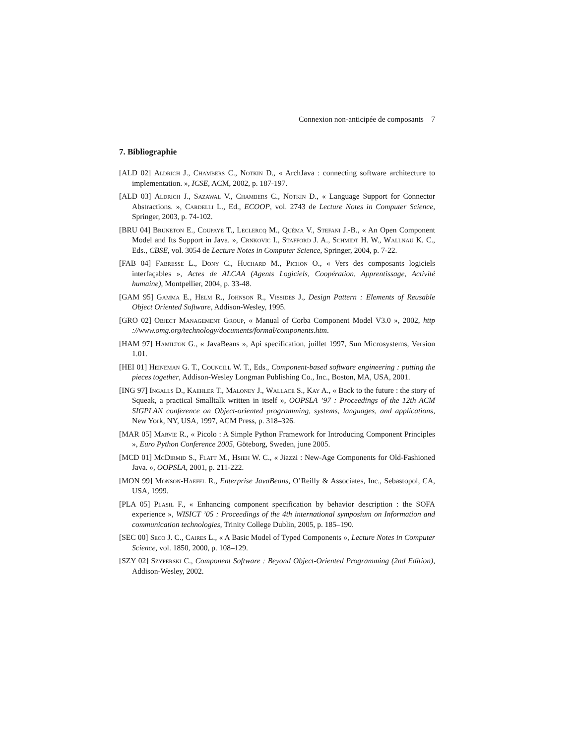Connexion non-anticipée de composants 7
7. Bibliographie
[ALD 02] Aldrich J., Chambers C., Notkin D., « ArchJava : connecting software architecture to implementation. », ICSE, ACM, 2002, p. 187-197.
[ALD 03] Aldrich J., Sazawal V., Chambers C., Notkin D., « Language Support for Connector Abstractions. », Cardelli L., Ed., ECOOP, vol. 2743 de Lecture Notes in Computer Science, Springer, 2003, p. 74-102.
[BRU 04] Bruneton E., Coupaye T., Leclercq M., Quéma V., Stefani J.-B., « An Open Component Model and Its Support in Java. », Crnkovic I., Stafford J. A., Schmidt H. W., Wallnau K. C., Eds., CBSE, vol. 3054 de Lecture Notes in Computer Science, Springer, 2004, p. 7-22.
[FAB 04] Fabresse L., Dony C., Huchard M., Pichon O., « Vers des composants logiciels interfaçables », Actes de ALCAA (Agents Logiciels, Coopération, Apprentissage, Activité humaine), Montpellier, 2004, p. 33-48.
[GAM 95] Gamma E., Helm R., Johnson R., Vissides J., Design Pattern : Elements of Reusable Object Oriented Software, Addison-Wesley, 1995.
[GRO 02] Object Management Group, « Manual of Corba Component Model V3.0 », 2002, http ://www.omg.org/technology/documents/formal/components.htm.
[HAM 97] Hamilton G., « JavaBeans », Api specification, juillet 1997, Sun Microsystems, Version 1.01.
[HEI 01] Heineman G. T., Councill W. T., Eds., Component-based software engineering : putting the pieces together, Addison-Wesley Longman Publishing Co., Inc., Boston, MA, USA, 2001.
[ING 97] Ingalls D., Kaehler T., Maloney J., Wallace S., Kay A., « Back to the future : the story of Squeak, a practical Smalltalk written in itself », OOPSLA ’97 : Proceedings of the 12th ACM SIGPLAN conference on Object-oriented programming, systems, languages, and applications, New York, NY, USA, 1997, ACM Press, p. 318–326.
[MAR 05] Marvie R., « Picolo : A Simple Python Framework for Introducing Component Principles », Euro Python Conference 2005, Göteborg, Sweden, june 2005.
[MCD 01] McDirmid S., Flatt M., Hsieh W. C., « Jiazzi : New-Age Components for Old-Fashioned Java. », OOPSLA, 2001, p. 211-222.
[MON 99] Monson-Haefel R., Enterprise JavaBeans, O’Reilly & Associates, Inc., Sebastopol, CA, USA, 1999.
[PLA 05] Plasil F., « Enhancing component specification by behavior description : the SOFA experience », WISICT ’05 : Proceedings of the 4th international symposium on Information and communication technologies, Trinity College Dublin, 2005, p. 185–190.
[SEC 00] Seco J. C., Caires L., « A Basic Model of Typed Components », Lecture Notes in Computer Science, vol. 1850, 2000, p. 108–129.
[SZY 02] Szyperski C., Component Software : Beyond Object-Oriented Programming (2nd Edition), Addison-Wesley, 2002.